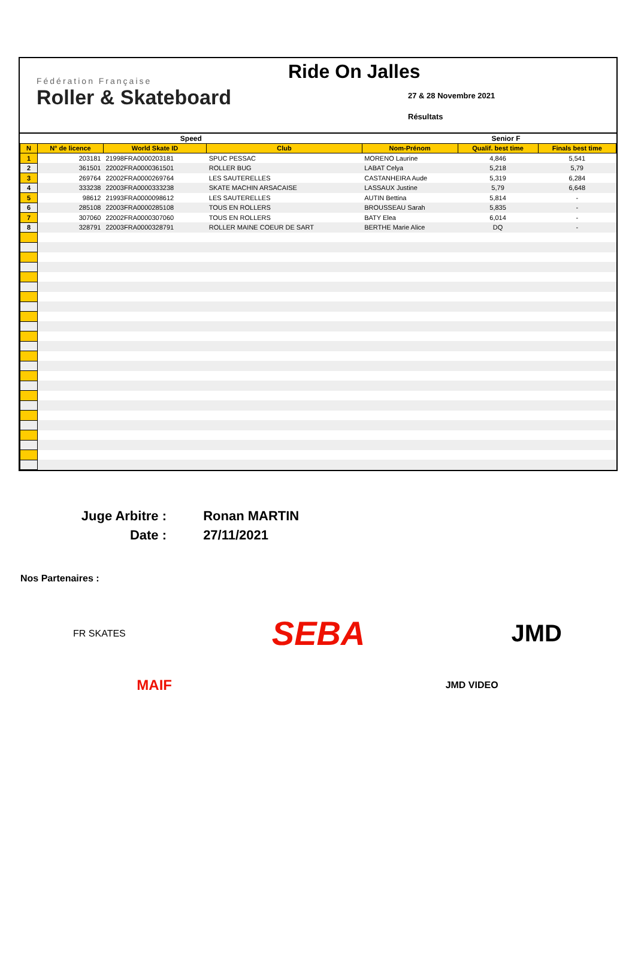Fédération Française
Roller & Skateboard
Ride On Jalles
27 & 28 Novembre 2021
Résultats
| Speed | | | | Senior F | | |
| --- | --- | --- | --- | --- | --- | --- |
| N | N° de licence | World Skate ID | Club | Nom-Prénom | Qualif. best time | Finals best time |
| 1 | 203181 | 21998FRA0000203181 | SPUC PESSAC | MORENO Laurine | 4,846 | 5,541 |
| 2 | 361501 | 22002FRA0000361501 | ROLLER BUG | LABAT Celya | 5,218 | 5,79 |
| 3 | 269764 | 22002FRA0000269764 | LES SAUTERELLES | CASTANHEIRA Aude | 5,319 | 6,284 |
| 4 | 333238 | 22003FRA0000333238 | SKATE MACHIN ARSACAISE | LASSAUX Justine | 5,79 | 6,648 |
| 5 | 98612 | 21993FRA0000098612 | LES SAUTERELLES | AUTIN Bettina | 5,814 | - |
| 6 | 285108 | 22003FRA0000285108 | TOUS EN ROLLERS | BROUSSEAU Sarah | 5,835 | - |
| 7 | 307060 | 22002FRA0000307060 | TOUS EN ROLLERS | BATY Elea | 6,014 | - |
| 8 | 328791 | 22003FRA0000328791 | ROLLER MAINE COEUR DE SART | BERTHE Marie Alice | DQ | - |
Juge Arbitre : Ronan MARTIN
Date : 27/11/2021
Nos Partenaires :
FR SKATES
SEBA
JMD
MAIF
JMD VIDEO